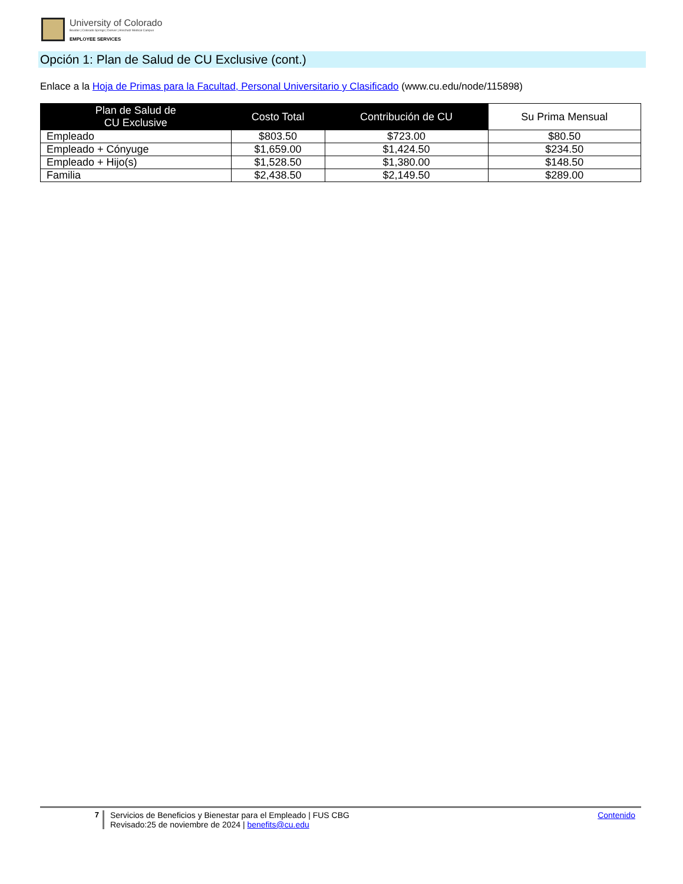University of Colorado
Boulder | Colorado Springs | Denver | Anschutz Medical Campus
EMPLOYEE SERVICES
Opción 1: Plan de Salud de CU Exclusive (cont.)
Enlace a la Hoja de Primas para la Facultad, Personal Universitario y Clasificado (www.cu.edu/node/115898)
| Plan de Salud de CU Exclusive | Costo Total | Contribución de CU | Su Prima Mensual |
| --- | --- | --- | --- |
| Empleado | $803.50 | $723.00 | $80.50 |
| Empleado + Cónyuge | $1,659.00 | $1,424.50 | $234.50 |
| Empleado + Hijo(s) | $1,528.50 | $1,380.00 | $148.50 |
| Familia | $2,438.50 | $2,149.50 | $289.00 |
7 Servicios de Beneficios y Bienestar para el Empleado | FUS CBG
Revisado:25 de noviembre de 2024 | benefits@cu.edu
Contenido